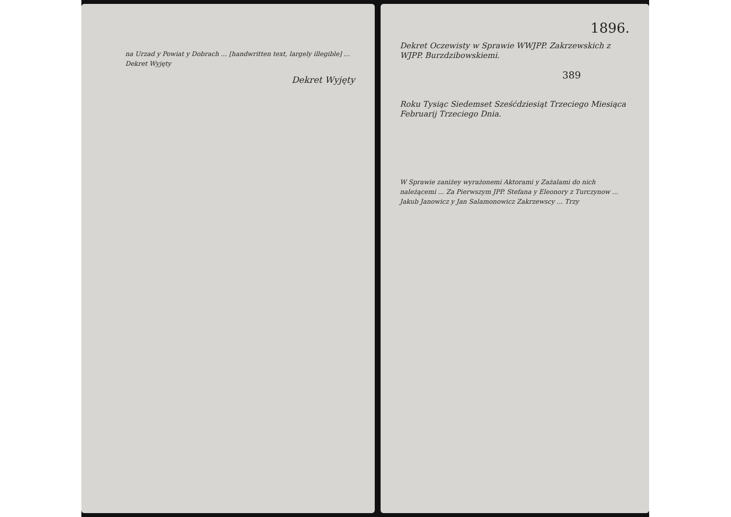na Urzad y Powiat y Dobrach ... [handwritten text, largely illegible] ... Dekret Wyjęty
Dekret Wyjęty
1896.
Dekret Oczewisty w Sprawie WWJPP. Zakrzewskich z WJPP. Burzdzibowskiemi.
389
Roku Tysiąc Siedemset Sześćdziesiąt Trzeciego Miesiąca Februarij Trzeciego Dnia.
W Sprawie zaniżey wyrażonemi Aktorami y Zażalami do nich należącemi ... Za Pierwszym JPP. Stefana y Eleonory z Turczynow ... Jakub Janowicz y Jan Salamonowicz Zakrzewscy ... Trzy